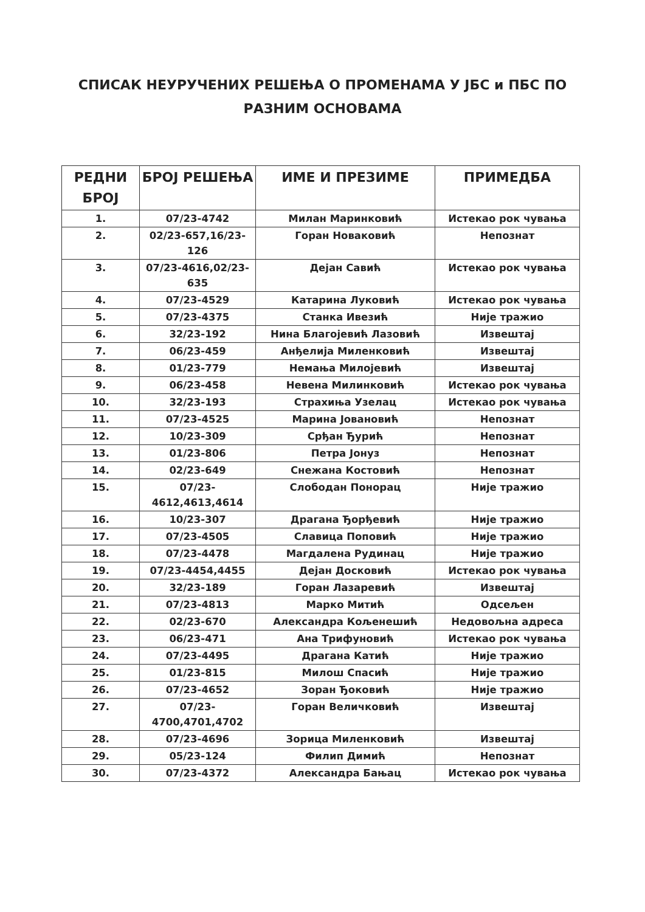СПИСАК НЕУРУЧЕНИХ РЕШЕЊА О ПРОМЕНАМА У ЈБС и ПБС ПО
РАЗНИМ ОСНОВАМА
| РЕДНИ БРОЈ | БРОЈ РЕШЕЊА | ИМЕ И ПРЕЗИМЕ | ПРИМЕДБА |
| --- | --- | --- | --- |
| 1. | 07/23-4742 | Милан Маринковић | Истекао рок чувања |
| 2. | 02/23-657,16/23-126 | Горан Новаковић | Непознат |
| 3. | 07/23-4616,02/23-635 | Дејан Савић | Истекао рок чувања |
| 4. | 07/23-4529 | Катарина Луковић | Истекао рок чувања |
| 5. | 07/23-4375 | Станка Ивезић | Није тражио |
| 6. | 32/23-192 | Нина Благојевић Лазовић | Извештај |
| 7. | 06/23-459 | Анђелија Миленковић | Извештај |
| 8. | 01/23-779 | Немања Милојевић | Извештај |
| 9. | 06/23-458 | Невена Милинковић | Истекао рок чувања |
| 10. | 32/23-193 | Страхиња Узелац | Истекао рок чувања |
| 11. | 07/23-4525 | Марина Јовановић | Непознат |
| 12. | 10/23-309 | Срђан Ђурић | Непознат |
| 13. | 01/23-806 | Петра Јонуз | Непознат |
| 14. | 02/23-649 | Снежана Костовић | Непознат |
| 15. | 07/23-4612,4613,4614 | Слободан Понорац | Није тражио |
| 16. | 10/23-307 | Драгана Ђорђевић | Није тражио |
| 17. | 07/23-4505 | Славица Поповић | Није тражио |
| 18. | 07/23-4478 | Магдалена Рудинац | Није тражио |
| 19. | 07/23-4454,4455 | Дејан Досковић | Истекао рок чувања |
| 20. | 32/23-189 | Горан Лазаревић | Извештај |
| 21. | 07/23-4813 | Марко Митић | Одсељен |
| 22. | 02/23-670 | Александра Кољенешић | Недовољна адреса |
| 23. | 06/23-471 | Ана Трифуновић | Истекао рок чувања |
| 24. | 07/23-4495 | Драгана Катић | Није тражио |
| 25. | 01/23-815 | Милош Спасић | Није тражио |
| 26. | 07/23-4652 | Зоран Ђоковић | Није тражио |
| 27. | 07/23-4700,4701,4702 | Горан Величковић | Извештај |
| 28. | 07/23-4696 | Зорица Миленковић | Извештај |
| 29. | 05/23-124 | Филип Димић | Непознат |
| 30. | 07/23-4372 | Александра Бањац | Истекао рок чувања |